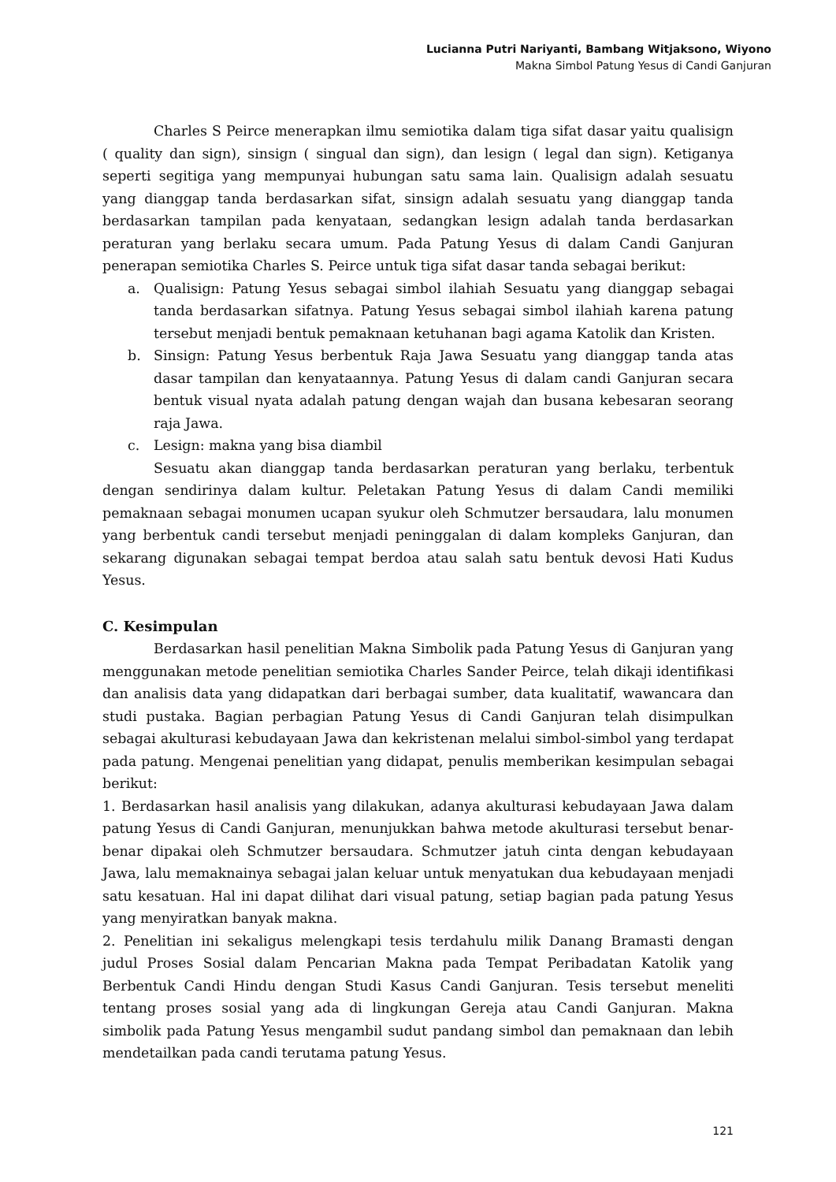Lucianna Putri Nariyanti, Bambang Witjaksono, Wiyono
Makna Simbol Patung Yesus di Candi Ganjuran
Charles S Peirce menerapkan ilmu semiotika dalam tiga sifat dasar yaitu qualisign ( quality dan sign), sinsign ( singual dan sign), dan lesign ( legal dan sign). Ketiganya seperti segitiga yang mempunyai hubungan satu sama lain. Qualisign adalah sesuatu yang dianggap tanda berdasarkan sifat, sinsign adalah sesuatu yang dianggap tanda berdasarkan tampilan pada kenyataan, sedangkan lesign adalah tanda berdasarkan peraturan yang berlaku secara umum. Pada Patung Yesus di dalam Candi Ganjuran penerapan semiotika Charles S. Peirce untuk tiga sifat dasar tanda sebagai berikut:
a. Qualisign: Patung Yesus sebagai simbol ilahiah Sesuatu yang dianggap sebagai tanda berdasarkan sifatnya. Patung Yesus sebagai simbol ilahiah karena patung tersebut menjadi bentuk pemaknaan ketuhanan bagi agama Katolik dan Kristen.
b. Sinsign: Patung Yesus berbentuk Raja Jawa Sesuatu yang dianggap tanda atas dasar tampilan dan kenyataannya. Patung Yesus di dalam candi Ganjuran secara bentuk visual nyata adalah patung dengan wajah dan busana kebesaran seorang raja Jawa.
c. Lesign: makna yang bisa diambil
Sesuatu akan dianggap tanda berdasarkan peraturan yang berlaku, terbentuk dengan sendirinya dalam kultur. Peletakan Patung Yesus di dalam Candi memiliki pemaknaan sebagai monumen ucapan syukur oleh Schmutzer bersaudara, lalu monumen yang berbentuk candi tersebut menjadi peninggalan di dalam kompleks Ganjuran, dan sekarang digunakan sebagai tempat berdoa atau salah satu bentuk devosi Hati Kudus Yesus.
C. Kesimpulan
Berdasarkan hasil penelitian Makna Simbolik pada Patung Yesus di Ganjuran yang menggunakan metode penelitian semiotika Charles Sander Peirce, telah dikaji identifikasi dan analisis data yang didapatkan dari berbagai sumber, data kualitatif, wawancara dan studi pustaka. Bagian perbagian Patung Yesus di Candi Ganjuran telah disimpulkan sebagai akulturasi kebudayaan Jawa dan kekristenan melalui simbol-simbol yang terdapat pada patung. Mengenai penelitian yang didapat, penulis memberikan kesimpulan sebagai berikut:
1. Berdasarkan hasil analisis yang dilakukan, adanya akulturasi kebudayaan Jawa dalam patung Yesus di Candi Ganjuran, menunjukkan bahwa metode akulturasi tersebut benar-benar dipakai oleh Schmutzer bersaudara. Schmutzer jatuh cinta dengan kebudayaan Jawa, lalu memaknainya sebagai jalan keluar untuk menyatukan dua kebudayaan menjadi satu kesatuan. Hal ini dapat dilihat dari visual patung, setiap bagian pada patung Yesus yang menyiratkan banyak makna.
2. Penelitian ini sekaligus melengkapi tesis terdahulu milik Danang Bramasti dengan judul Proses Sosial dalam Pencarian Makna pada Tempat Peribadatan Katolik yang Berbentuk Candi Hindu dengan Studi Kasus Candi Ganjuran. Tesis tersebut meneliti tentang proses sosial yang ada di lingkungan Gereja atau Candi Ganjuran. Makna simbolik pada Patung Yesus mengambil sudut pandang simbol dan pemaknaan dan lebih mendetailkan pada candi terutama patung Yesus.
121